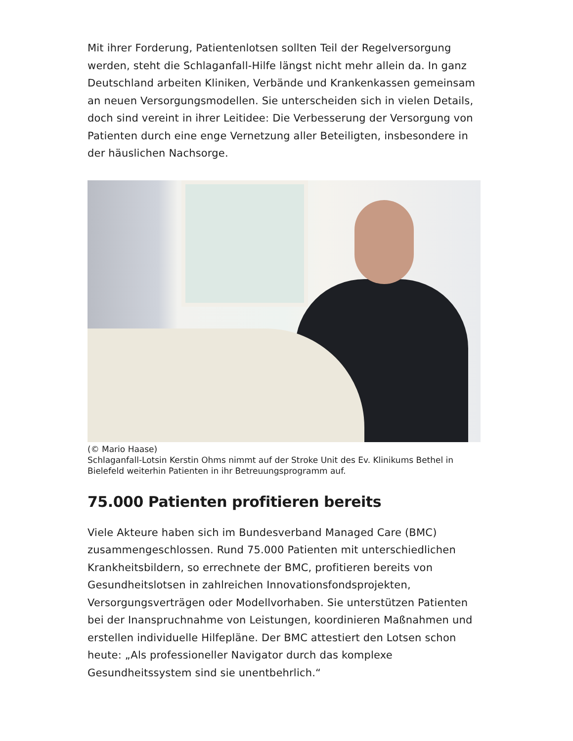Mit ihrer Forderung, Patientenlotsen sollten Teil der Regelversorgung werden, steht die Schlaganfall-Hilfe längst nicht mehr allein da. In ganz Deutschland arbeiten Kliniken, Verbände und Krankenkassen gemeinsam an neuen Versorgungsmodellen. Sie unterscheiden sich in vielen Details, doch sind vereint in ihrer Leitidee: Die Verbesserung der Versorgung von Patienten durch eine enge Vernetzung aller Beteiligten, insbesondere in der häuslichen Nachsorge.
(© Mario Haase)
Schlaganfall-Lotsin Kerstin Ohms nimmt auf der Stroke Unit des Ev. Klinikums Bethel in Bielefeld weiterhin Patienten in ihr Betreuungsprogramm auf.
75.000 Patienten profitieren bereits
Viele Akteure haben sich im Bundesverband Managed Care (BMC) zusammengeschlossen. Rund 75.000 Patienten mit unterschiedlichen Krankheitsbildern, so errechnete der BMC, profitieren bereits von Gesundheitslotsen in zahlreichen Innovationsfondsprojekten, Versorgungsverträgen oder Modellvorhaben. Sie unterstützen Patienten bei der Inanspruchnahme von Leistungen, koordinieren Maßnahmen und erstellen individuelle Hilfepläne. Der BMC attestiert den Lotsen schon heute: „Als professioneller Navigator durch das komplexe Gesundheitssystem sind sie unentbehrlich.“